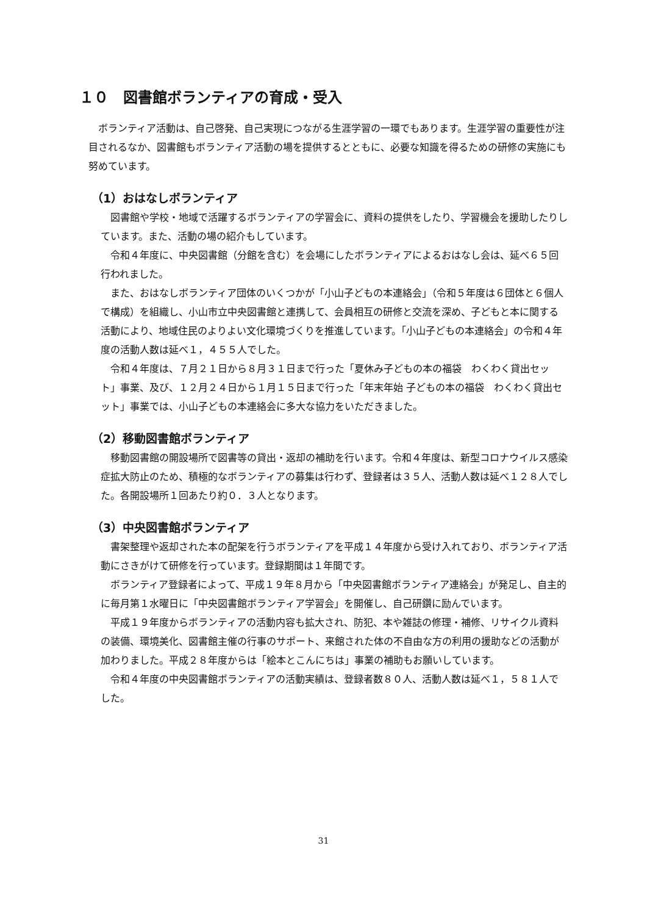１０　図書館ボランティアの育成・受入
ボランティア活動は、自己啓発、自己実現につながる生涯学習の一環でもあります。生涯学習の重要性が注目されるなか、図書館もボランティア活動の場を提供するとともに、必要な知識を得るための研修の実施にも努めています。
（1）おはなしボランティア
図書館や学校・地域で活躍するボランティアの学習会に、資料の提供をしたり、学習機会を援助したりしています。また、活動の場の紹介もしています。
令和４年度に、中央図書館（分館を含む）を会場にしたボランティアによるおはなし会は、延べ６５回行われました。
また、おはなしボランティア団体のいくつかが「小山子どもの本連絡会」（令和５年度は６団体と６個人で構成）を組織し、小山市立中央図書館と連携して、会員相互の研修と交流を深め、子どもと本に関する活動により、地域住民のよりよい文化環境づくりを推進しています。「小山子どもの本連絡会」の令和４年度の活動人数は延べ１，４５５人でした。
令和４年度は、７月２１日から８月３１日まで行った「夏休み子どもの本の福袋　わくわく貸出セット」事業、及び、１２月２４日から１月１５日まで行った「年末年始 子どもの本の福袋　わくわく貸出セット」事業では、小山子どもの本連絡会に多大な協力をいただきました。
（2）移動図書館ボランティア
移動図書館の開設場所で図書等の貸出・返却の補助を行います。令和４年度は、新型コロナウイルス感染症拡大防止のため、積極的なボランティアの募集は行わず、登録者は３５人、活動人数は延べ１２８人でした。各開設場所１回あたり約０．３人となります。
（3）中央図書館ボランティア
書架整理や返却された本の配架を行うボランティアを平成１４年度から受け入れており、ボランティア活動にさきがけて研修を行っています。登録期間は１年間です。
ボランティア登録者によって、平成１９年８月から「中央図書館ボランティア連絡会」が発足し、自主的に毎月第１水曜日に「中央図書館ボランティア学習会」を開催し、自己研鑽に励んでいます。
平成１９年度からボランティアの活動内容も拡大され、防犯、本や雑誌の修理・補修、リサイクル資料の装備、環境美化、図書館主催の行事のサポート、来館された体の不自由な方の利用の援助などの活動が加わりました。平成２８年度からは「絵本とこんにちは」事業の補助もお願いしています。
令和４年度の中央図書館ボランティアの活動実績は、登録者数８０人、活動人数は延べ１，５８１人でした。
31